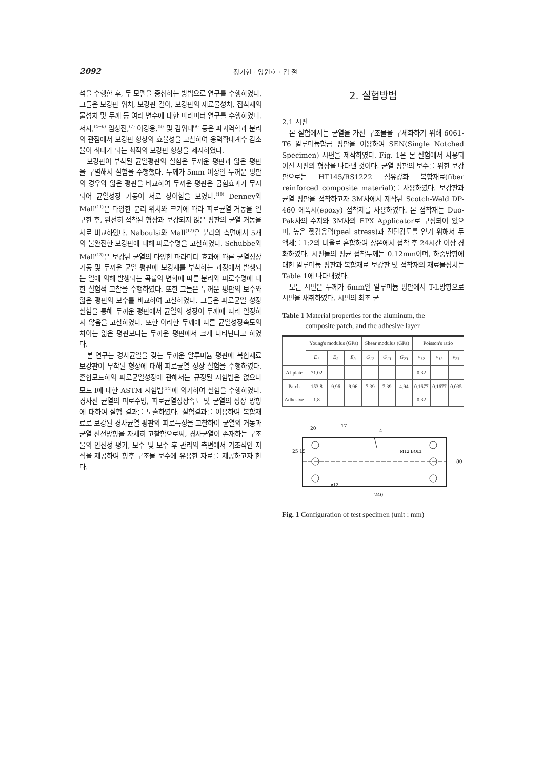2092 정기현 · 양원호 · 김 철
석을 수행한 후, 두 모델을 중첩하는 방법으로 연구를 수행하였다. 그들은 보강판 위치, 보강판 길이, 보강판의 재료물성치, 접착재의 물성치 및 두께 등 여러 변수에 대한 파라미터 연구를 수행하였다. 저자,<sup>(4~6)</sup> 임상전,<sup>(7)</sup> 이강용,<sup>(8)</sup> 및 김위대<sup>(9)</sup> 등은 파괴역학과 분리의 관점에서 보강판 형상의 효율성을 고찰하여 응력확대계수 감소율이 최대가 되는 최적의 보강판 형상을 제시하였다.
보강판이 부착된 균열평판의 실험은 두꺼운 평판과 얇은 평판을 구별해서 실험을 수행했다. 두께가 5mm 이상인 두꺼운 평판의 경우와 얇은 평판을 비교하여 두꺼운 평판은 굽힘효과가 무시되어 균열성장 거동이 서로 상이함을 보였다.<sup>(10)</sup> Denney와 Mall<sup>(11)</sup>은 다양한 분리 위치와 크기에 따라 피로균열 거동을 연구한 후, 완전히 접착된 형상과 보강되지 않은 평판의 균열 거동을 서로 비교하였다. Naboulsi와 Mall<sup>(12)</sup>은 분리의 측면에서 5개의 불완전한 보강판에 대해 피로수명을 고찰하였다. Schubbe와 Mall<sup>(13)</sup>은 보강된 균열의 다양한 파라미터 효과에 따른 균열성장 거동 및 두꺼운 균열 평판에 보강재를 부착하는 과정에서 발생되는 열에 의해 발생되는 곡률의 변화에 따른 분리와 피로수명에 대한 실험적 고찰을 수행하였다. 또한 그들은 두꺼운 평판의 보수와 얇은 평판의 보수를 비교하여 고찰하였다. 그들은 피로균열 성장 실험을 통해 두꺼운 평판에서 균열의 성장이 두께에 따라 일정하지 않음을 고찰하였다. 또한 이러한 두께에 따른 균열성장속도의 차이는 얇은 평판보다는 두꺼운 평판에서 크게 나타난다고 하였다.
본 연구는 경사균열을 갖는 두꺼운 알루미늄 평판에 복합재료 보강판이 부착된 형상에 대해 피로균열 성장 실험을 수행하였다. 혼합모드하의 피로균열성장에 관해서는 규정된 시험법은 없으나 모드 I에 대한 ASTM 시험법<sup>(14)</sup>에 의거하여 실험을 수행하였다. 경사진 균열의 피로수명, 피로균열성장속도 및 균열의 성장 방향에 대하여 실험 결과를 도출하였다. 실험결과를 이용하여 복합재료로 보강된 경사균열 평판의 피로특성을 고찰하여 균열의 거동과 균열 진전방향을 자세히 고찰함으로써, 경사균열이 존재하는 구조물의 안전성 평가, 보수 및 보수 후 관리의 측면에서 기초적인 지식을 제공하여 향후 구조물 보수에 유용한 자료를 제공하고자 한다.
2. 실험방법
2.1 시편
본 실험에서는 균열을 가진 구조물을 구체화하기 위해 6061-T6 알루미늄합금 평판을 이용하여 SEN(Single Notched Specimen) 시편을 제작하였다. Fig. 1은 본 실험에서 사용되어진 시편의 형상을 나타낸 것이다. 균열 평판의 보수를 위한 보강판으로는 HT145/RS1222 섬유강화 복합재료(fiber reinforced composite material)를 사용하였다. 보강판과 균열 평판을 접착하고자 3M사에서 제작된 Scotch-Weld DP-460 에폭시(epoxy) 접착제를 사용하였다. 본 접착재는 Duo-Pak사의 수지와 3M사의 EPX Applicator로 구성되어 있으며, 높은 찢김응력(peel stress)과 전단강도를 얻기 위해서 두 액체를 1:2의 비율로 혼합하여 상온에서 접착 후 24시간 이상 경화하였다. 시편들의 평균 접착두께는 0.12mm이며, 하중방향에 대한 알루미늄 평판과 복합재료 보강판 및 접착재의 재료물성치는 Table 1에 나타내었다.
모든 시편은 두께가 6mm인 알루미늄 평판에서 T-L방향으로 시편을 채취하였다. 시편의 최초 균
Table 1 Material properties for the aluminum, the
composite patch, and the adhesive layer
| | Young's modulus (GPa) | | | Shear modulus (GPa) | | | Poisson's ratio | | |
| --- | --- | --- | --- | --- | --- | --- | --- | --- | --- |
| | E<sub>1</sub> | E<sub>2</sub> | E<sub>3</sub> | G<sub>12</sub> | G<sub>13</sub> | G<sub>23</sub> | ν<sub>12</sub> | ν<sub>13</sub> | ν<sub>23</sub> |
| Al-plate | 71.02 | - | - | - | - | - | 0.32 | - | - |
| Patch | 153.8 | 9.96 | 9.96 | 7.39 | 7.39 | 4.94 | 0.1677 | 0.1677 | 0.035 |
| Adhesive | 1.8 | - | - | - | - | - | 0.32 | - | - |
20
4
M12 BOLT
ø12
80
25 15
17
240
Fig. 1 Configuration of test specimen (unit : mm)